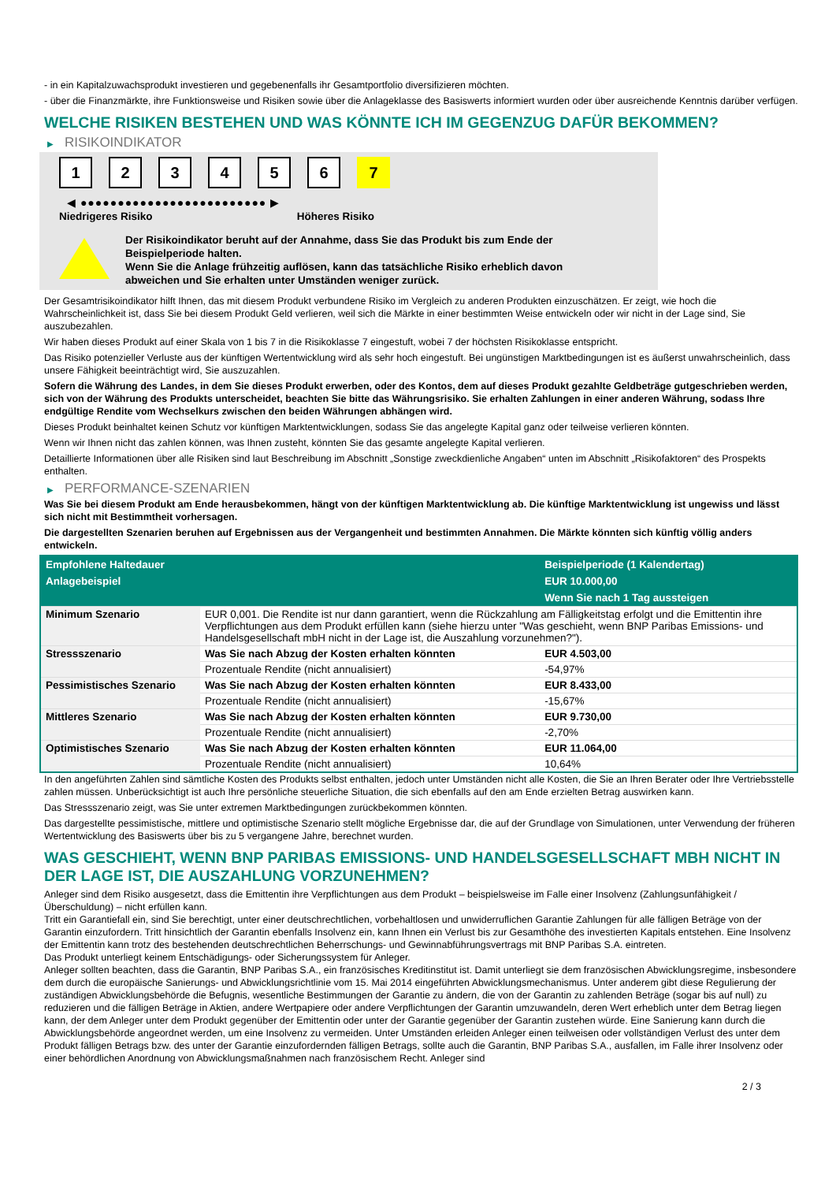- in ein Kapitalzuwachsprodukt investieren und gegebenenfalls ihr Gesamtportfolio diversifizieren möchten.
- über die Finanzmärkte, ihre Funktionsweise und Risiken sowie über die Anlageklasse des Basiswerts informiert wurden oder über ausreichende Kenntnis darüber verfügen.
WELCHE RISIKEN BESTEHEN UND WAS KÖNNTE ICH IM GEGENZUG DAFÜR BEKOMMEN?
▶ RISIKOINDIKATOR
1 2 3 4 5 6 7
◀ ●●●●●●●●●●●●●●●●●●●●●●●●● ▶
Niedrigeres Risiko Höheres Risiko
Der Risikoindikator beruht auf der Annahme, dass Sie das Produkt bis zum Ende der
Beispielperiode halten.
Wenn Sie die Anlage frühzeitig auflösen, kann das tatsächliche Risiko erheblich davon
abweichen und Sie erhalten unter Umständen weniger zurück.
Der Gesamtrisikoindikator hilft Ihnen, das mit diesem Produkt verbundene Risiko im Vergleich zu anderen Produkten einzuschätzen. Er zeigt, wie hoch die Wahrscheinlichkeit ist, dass Sie bei diesem Produkt Geld verlieren, weil sich die Märkte in einer bestimmten Weise entwickeln oder wir nicht in der Lage sind, Sie auszubezahlen.
Wir haben dieses Produkt auf einer Skala von 1 bis 7 in die Risikoklasse 7 eingestuft, wobei 7 der höchsten Risikoklasse entspricht.
Das Risiko potenzieller Verluste aus der künftigen Wertentwicklung wird als sehr hoch eingestuft. Bei ungünstigen Marktbedingungen ist es äußerst unwahrscheinlich, dass unsere Fähigkeit beeinträchtigt wird, Sie auszuzahlen.
Sofern die Währung des Landes, in dem Sie dieses Produkt erwerben, oder des Kontos, dem auf dieses Produkt gezahlte Geldbeträge gutgeschrieben werden, sich von der Währung des Produkts unterscheidet, beachten Sie bitte das Währungsrisiko. Sie erhalten Zahlungen in einer anderen Währung, sodass Ihre endgültige Rendite vom Wechselkurs zwischen den beiden Währungen abhängen wird.
Dieses Produkt beinhaltet keinen Schutz vor künftigen Marktentwicklungen, sodass Sie das angelegte Kapital ganz oder teilweise verlieren könnten.
Wenn wir Ihnen nicht das zahlen können, was Ihnen zusteht, könnten Sie das gesamte angelegte Kapital verlieren.
Detaillierte Informationen über alle Risiken sind laut Beschreibung im Abschnitt „Sonstige zweckdienliche Angaben“ unten im Abschnitt „Risikofaktoren“ des Prospekts enthalten.
▶ PERFORMANCE-SZENARIEN
Was Sie bei diesem Produkt am Ende herausbekommen, hängt von der künftigen Marktentwicklung ab. Die künftige Marktentwicklung ist ungewiss und lässt sich nicht mit Bestimmtheit vorhersagen.
Die dargestellten Szenarien beruhen auf Ergebnissen aus der Vergangenheit und bestimmten Annahmen. Die Märkte könnten sich künftig völlig anders entwickeln.
| Empfohlene Haltedauer | | Beispielperiode (1 Kalendertag) |
| --- | --- | --- |
| Anlagebeispiel | | EUR 10.000,00 |
| | | Wenn Sie nach 1 Tag aussteigen |
| Minimum Szenario | EUR 0,001. Die Rendite ist nur dann garantiert, wenn die Rückzahlung am Fälligkeitstag erfolgt und die Emittentin ihre Verpflichtungen aus dem Produkt erfüllen kann (siehe hierzu unter "Was geschieht, wenn BNP Paribas Emissions- und Handelsgesellschaft mbH nicht in der Lage ist, die Auszahlung vorzunehmen?"). | |
| Stressszenario | Was Sie nach Abzug der Kosten erhalten könnten | EUR 4.503,00 |
| | Prozentuale Rendite (nicht annualisiert) | -54,97% |
| Pessimistisches Szenario | Was Sie nach Abzug der Kosten erhalten könnten | EUR 8.433,00 |
| | Prozentuale Rendite (nicht annualisiert) | -15,67% |
| Mittleres Szenario | Was Sie nach Abzug der Kosten erhalten könnten | EUR 9.730,00 |
| | Prozentuale Rendite (nicht annualisiert) | -2,70% |
| Optimistisches Szenario | Was Sie nach Abzug der Kosten erhalten könnten | EUR 11.064,00 |
| | Prozentuale Rendite (nicht annualisiert) | 10,64% |
In den angeführten Zahlen sind sämtliche Kosten des Produkts selbst enthalten, jedoch unter Umständen nicht alle Kosten, die Sie an Ihren Berater oder Ihre Vertriebsstelle zahlen müssen. Unberücksichtigt ist auch Ihre persönliche steuerliche Situation, die sich ebenfalls auf den am Ende erzielten Betrag auswirken kann.
Das Stressszenario zeigt, was Sie unter extremen Marktbedingungen zurückbekommen könnten.
Das dargestellte pessimistische, mittlere und optimistische Szenario stellt mögliche Ergebnisse dar, die auf der Grundlage von Simulationen, unter Verwendung der früheren Wertentwicklung des Basiswerts über bis zu 5 vergangene Jahre, berechnet wurden.
WAS GESCHIEHT, WENN BNP PARIBAS EMISSIONS- UND HANDELSGESELLSCHAFT MBH NICHT IN DER LAGE IST, DIE AUSZAHLUNG VORZUNEHMEN?
Anleger sind dem Risiko ausgesetzt, dass die Emittentin ihre Verpflichtungen aus dem Produkt – beispielsweise im Falle einer Insolvenz (Zahlungsunfähigkeit / Überschuldung) – nicht erfüllen kann.
Tritt ein Garantiefall ein, sind Sie berechtigt, unter einer deutschrechtlichen, vorbehaltlosen und unwiderruflichen Garantie Zahlungen für alle fälligen Beträge von der Garantin einzufordern. Tritt hinsichtlich der Garantin ebenfalls Insolvenz ein, kann Ihnen ein Verlust bis zur Gesamthöhe des investierten Kapitals entstehen. Eine Insolvenz der Emittentin kann trotz des bestehenden deutschrechtlichen Beherrschungs- und Gewinnabführungsvertrags mit BNP Paribas S.A. eintreten.
Das Produkt unterliegt keinem Entschädigungs- oder Sicherungssystem für Anleger.
Anleger sollten beachten, dass die Garantin, BNP Paribas S.A., ein französisches Kreditinstitut ist. Damit unterliegt sie dem französischen Abwicklungsregime, insbesondere dem durch die europäische Sanierungs- und Abwicklungsrichtlinie vom 15. Mai 2014 eingeführten Abwicklungsmechanismus. Unter anderem gibt diese Regulierung der zuständigen Abwicklungsbehörde die Befugnis, wesentliche Bestimmungen der Garantie zu ändern, die von der Garantin zu zahlenden Beträge (sogar bis auf null) zu reduzieren und die fälligen Beträge in Aktien, andere Wertpapiere oder andere Verpflichtungen der Garantin umzuwandeln, deren Wert erheblich unter dem Betrag liegen kann, der dem Anleger unter dem Produkt gegenüber der Emittentin oder unter der Garantie gegenüber der Garantin zustehen würde. Eine Sanierung kann durch die Abwicklungsbehörde angeordnet werden, um eine Insolvenz zu vermeiden. Unter Umständen erleiden Anleger einen teilweisen oder vollständigen Verlust des unter dem Produkt fälligen Betrags bzw. des unter der Garantie einzufordernden fälligen Betrags, sollte auch die Garantin, BNP Paribas S.A., ausfallen, im Falle ihrer Insolvenz oder einer behördlichen Anordnung von Abwicklungsmaßnahmen nach französischem Recht. Anleger sind
2 / 3